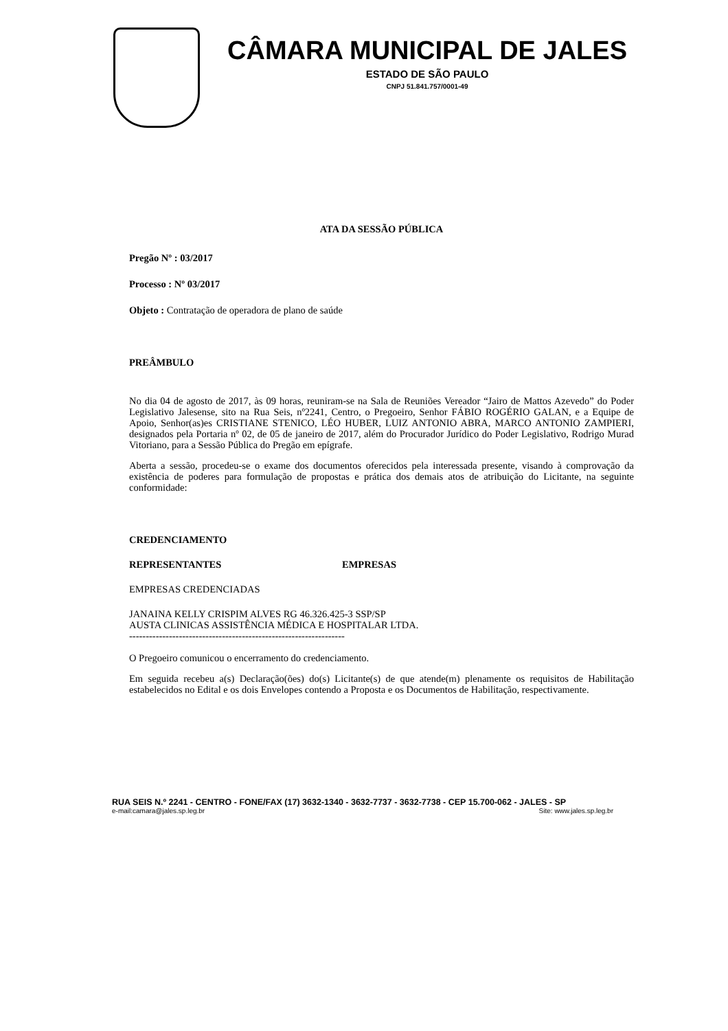CÂMARA MUNICIPAL DE JALES
ESTADO DE SÃO PAULO
CNPJ 51.841.757/0001-49
ATA DA SESSÃO PÚBLICA
Pregão Nº : 03/2017
Processo : Nº 03/2017
Objeto : Contratação de operadora de plano de saúde
PREÂMBULO
No dia 04 de agosto de 2017, às 09 horas, reuniram-se na Sala de Reuniões Vereador “Jairo de Mattos Azevedo” do Poder Legislativo Jalesense, sito na Rua Seis, nº2241, Centro, o Pregoeiro, Senhor FÁBIO ROGÉRIO GALAN, e a Equipe de Apoio, Senhor(as)es CRISTIANE STENICO, LÉO HUBER, LUIZ ANTONIO ABRA, MARCO ANTONIO ZAMPIERI, designados pela Portaria nº 02, de 05 de janeiro de 2017, além do Procurador Jurídico do Poder Legislativo, Rodrigo Murad Vitoriano, para a Sessão Pública do Pregão em epígrafe.
Aberta a sessão, procedeu-se o exame dos documentos oferecidos pela interessada presente, visando à comprovação da existência de poderes para formulação de propostas e prática dos demais atos de atribuição do Licitante, na seguinte conformidade:
CREDENCIAMENTO
REPRESENTANTES EMPRESAS
EMPRESAS CREDENCIADAS
JANAINA KELLY CRISPIM ALVES RG 46.326.425-3 SSP/SP
AUSTA CLINICAS ASSISTÊNCIA MÉDICA E HOSPITALAR LTDA.
-----------------------------------------------------------------
O Pregoeiro comunicou o encerramento do credenciamento.
Em seguida recebeu a(s) Declaração(ões) do(s) Licitante(s) de que atende(m) plenamente os requisitos de Habilitação estabelecidos no Edital e os dois Envelopes contendo a Proposta e os Documentos de Habilitação, respectivamente.
RUA SEIS N.º 2241 - CENTRO - FONE/FAX (17) 3632-1340 - 3632-7737 - 3632-7738 - CEP 15.700-062 - JALES - SP
e-mail:camara@jales.sp.leg.br Site: www.jales.sp.leg.br